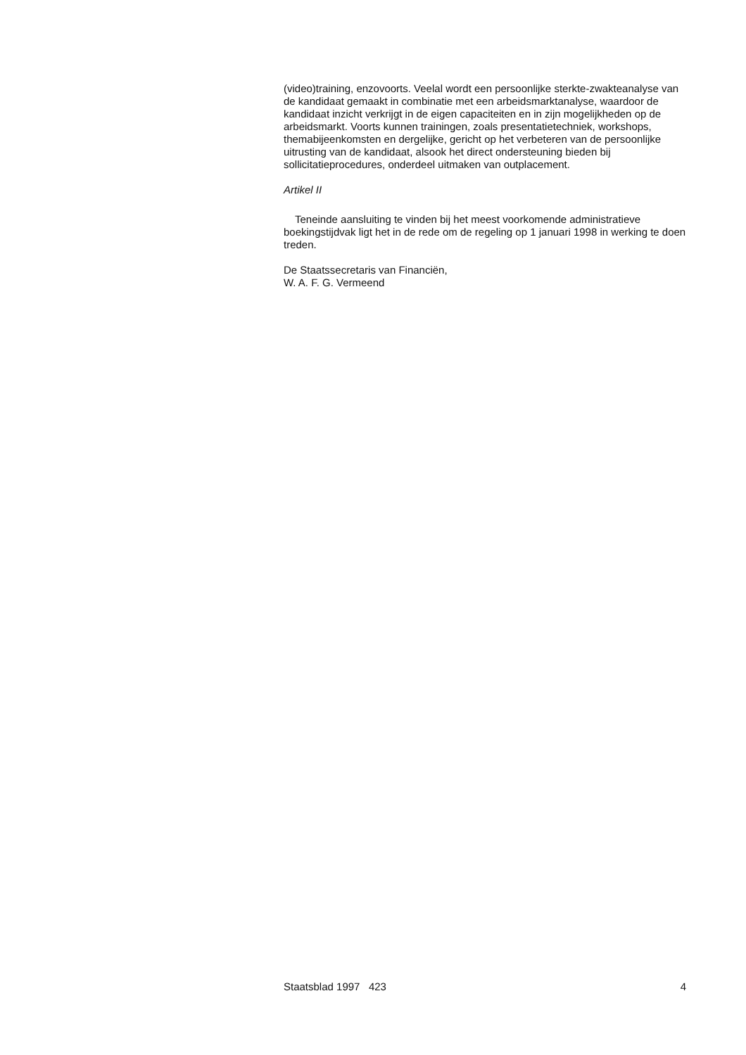(video)training, enzovoorts. Veelal wordt een persoonlijke sterkte-zwakteanalyse van de kandidaat gemaakt in combinatie met een arbeidsmarktanalyse, waardoor de kandidaat inzicht verkrijgt in de eigen capaciteiten en in zijn mogelijkheden op de arbeidsmarkt. Voorts kunnen trainingen, zoals presentatietechniek, workshops, themabijeenkomsten en dergelijke, gericht op het verbeteren van de persoonlijke uitrusting van de kandidaat, alsook het direct ondersteuning bieden bij sollicitatieprocedures, onderdeel uitmaken van outplacement.
Artikel II
Teneinde aansluiting te vinden bij het meest voorkomende administratieve boekingstijdvak ligt het in de rede om de regeling op 1 januari 1998 in werking te doen treden.
De Staatssecretaris van Financiën,
W. A. F. G. Vermeend
Staatsblad 1997 423 4